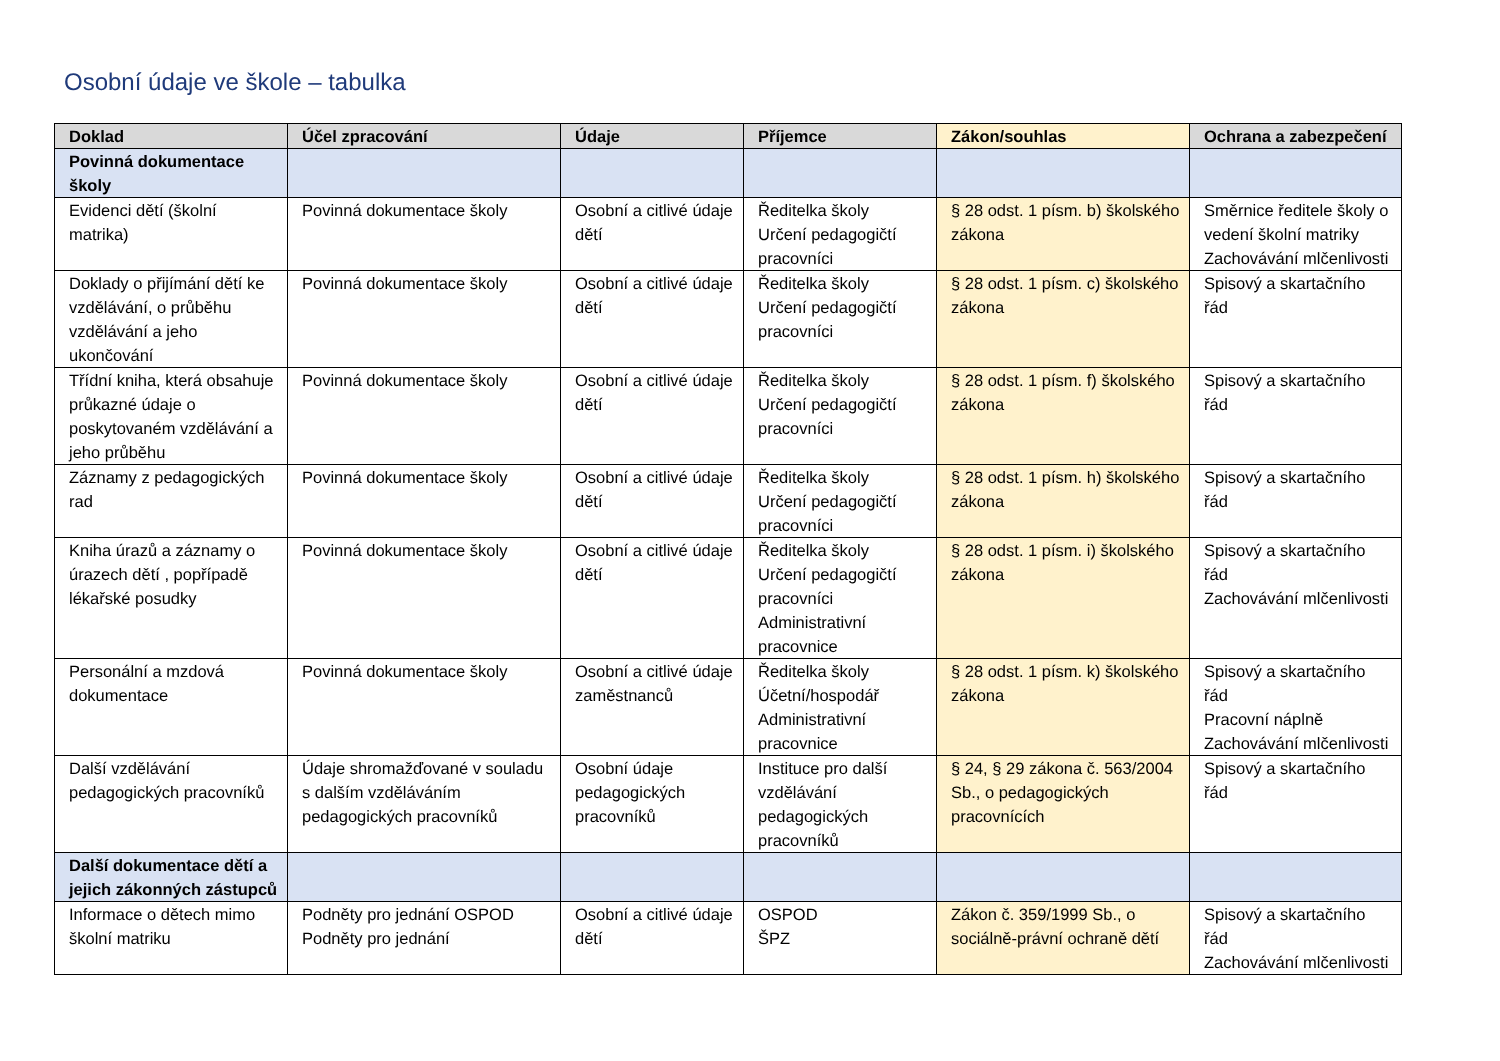Osobní údaje ve škole – tabulka
| Doklad | Účel zpracování | Údaje | Příjemce | Zákon/souhlas | Ochrana a zabezpečení |
| --- | --- | --- | --- | --- | --- |
| Povinná dokumentace školy | | | | | |
| Evidenci dětí (školní matrika) | Povinná dokumentace školy | Osobní a citlivé údaje dětí | Ředitelka školy Určení pedagogičtí pracovníci | § 28 odst. 1 písm. b) školského zákona | Směrnice ředitele školy o vedení školní matriky Zachovávání mlčenlivosti |
| Doklady o přijímání dětí ke vzdělávání, o průběhu vzdělávání a jeho ukončování | Povinná dokumentace školy | Osobní a citlivé údaje dětí | Ředitelka školy Určení pedagogičtí pracovníci | § 28 odst. 1 písm. c) školského zákona | Spisový a skartačního řád |
| Třídní kniha, která obsahuje průkazné údaje o poskytovaném vzdělávání a jeho průběhu | Povinná dokumentace školy | Osobní a citlivé údaje dětí | Ředitelka školy Určení pedagogičtí pracovníci | § 28 odst. 1 písm. f) školského zákona | Spisový a skartačního řád |
| Záznamy z pedagogických rad | Povinná dokumentace školy | Osobní a citlivé údaje dětí | Ředitelka školy Určení pedagogičtí pracovníci | § 28 odst. 1 písm. h) školského zákona | Spisový a skartačního řád |
| Kniha úrazů a záznamy o úrazech dětí , popřípadě lékařské posudky | Povinná dokumentace školy | Osobní a citlivé údaje dětí | Ředitelka školy Určení pedagogičtí pracovníci Administrativní pracovnice | § 28 odst. 1 písm. i) školského zákona | Spisový a skartačního řád Zachovávání mlčenlivosti |
| Personální a mzdová dokumentace | Povinná dokumentace školy | Osobní a citlivé údaje zaměstnanců | Ředitelka školy Účetní/hospodář Administrativní pracovnice | § 28 odst. 1 písm. k) školského zákona | Spisový a skartačního řád Pracovní náplně Zachovávání mlčenlivosti |
| Další vzdělávání pedagogických pracovníků | Údaje shromažďované v souladu s dalším vzděláváním pedagogických pracovníků | Osobní údaje pedagogických pracovníků | Instituce pro další vzdělávání pedagogických pracovníků | § 24, § 29 zákona č. 563/2004 Sb., o pedagogických pracovnících | Spisový a skartačního řád |
| Další dokumentace dětí a jejich zákonných zástupců | | | | | |
| Informace o dětech mimo školní matriku | Podněty pro jednání OSPOD Podněty pro jednání | Osobní a citlivé údaje dětí | OSPOD ŠPZ | Zákon č. 359/1999 Sb., o sociálně-právní ochraně dětí | Spisový a skartačního řád Zachovávání mlčenlivosti |